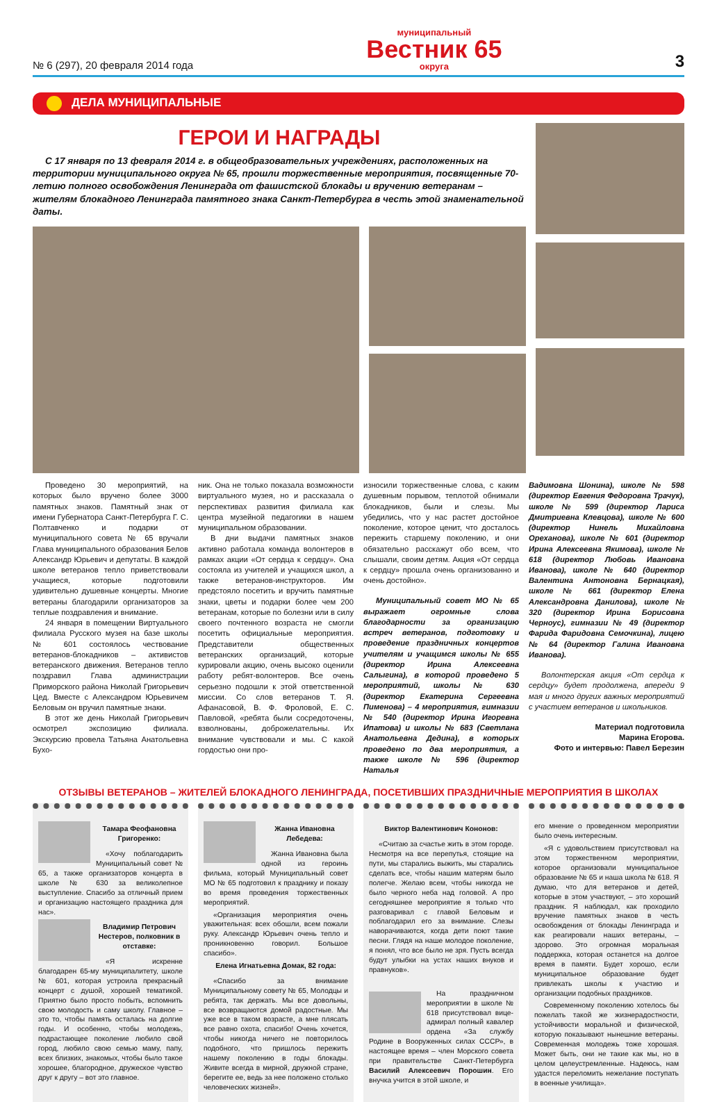№ 6 (297), 20 февраля 2014 года
муниципальный
Вестник 65
округа
3
ДЕЛА МУНИЦИПАЛЬНЫЕ
ГЕРОИ И НАГРАДЫ
С 17 января по 13 февраля 2014 г. в общеобразовательных учреждениях, расположенных на территории муниципального округа № 65, прошли торжественные мероприятия, посвященные 70-летию полного освобождения Ленинграда от фашистской блокады и вручению ветеранам – жителям блокадного Ленинграда памятного знака Санкт-Петербурга в честь этой знаменательной даты.
Проведено 30 мероприятий, на которых было вручено более 3000 памятных знаков. Памятный знак от имени Губернатора Санкт-Петербурга Г. С. Полтавченко и подарки от муниципального совета № 65 вручали Глава муниципального образования Белов Александр Юрьевич и депутаты. В каждой школе ветеранов тепло приветствовали учащиеся, которые подготовили удивительно душевные концерты. Многие ветераны благодарили организаторов за теплые поздравления и внимание.
24 января в помещении Виртуального филиала Русского музея на базе школы № 601 состоялось чествование ветеранов-блокадников – активистов ветеранского движения. Ветеранов тепло поздравил Глава администрации Приморского района Николай Григорьевич Цед. Вместе с Александром Юрьевичем Беловым он вручил памятные знаки.
В этот же день Николай Григорьевич осмотрел экспозицию филиала. Экскурсию провела Татьяна Анатольевна Бухо-
ник. Она не только показала возможности виртуального музея, но и рассказала о перспективах развития филиала как центра музейной педагогики в нашем муниципальном образовании.
В дни выдачи памятных знаков активно работала команда волонтеров в рамках акции «От сердца к сердцу». Она состояла из учителей и учащихся школ, а также ветеранов-инструкторов. Им предстояло посетить и вручить памятные знаки, цветы и подарки более чем 200 ветеранам, которые по болезни или в силу своего почтенного возраста не смогли посетить официальные мероприятия. Представители общественных ветеранских организаций, которые курировали акцию, очень высоко оценили работу ребят-волонтеров. Все очень серьезно подошли к этой ответственной миссии. Со слов ветеранов Т. Я. Афанасовой, В. Ф. Фроловой, Е. С. Павловой, «ребята были сосредоточены, взволнованы, доброжелательны. Их внимание чувствовали и мы. С какой гордостью они про-
износили торжественные слова, с каким душевным порывом, теплотой обнимали блокадников, были и слезы. Мы убедились, что у нас растет достойное поколение, которое ценит, что досталось пережить старшему поколению, и они обязательно расскажут обо всем, что слышали, своим детям. Акция «От сердца к сердцу» прошла очень организованно и очень достойно».
Муниципальный совет МО № 65 выражает огромные слова благодарности за организацию встреч ветеранов, подготовку и проведение праздничных концертов учителям и учащимся школы № 655 (директор Ирина Алексеевна Салыгина), в которой проведено 5 мероприятий, школы № 630 (директор Екатерина Сергеевна Пименова) – 4 мероприятия, гимназии № 540 (директор Ирина Игоревна Ипатова) и школы № 683 (Светлана Анатольевна Дедина), в которых проведено по два мероприятия, а также школе № 596 (директор Наталья
Вадимовна Шонина), школе № 598 (директор Евгения Федоровна Трачук), школе № 599 (директор Лариса Дмитриевна Клевцова), школе № 600 (директор Нинель Михайловна Ореханова), школе № 601 (директор Ирина Алексеевна Якимова), школе № 618 (директор Любовь Ивановна Иванова), школе № 640 (директор Валентина Антоновна Бернацкая), школе № 661 (директор Елена Александровна Данилова), школе № 320 (директор Ирина Борисовна Черноус), гимназии № 49 (директор Фарида Фаридовна Семочкина), лицею № 64 (директор Галина Ивановна Иванова).
Волонтерская акция «От сердца к сердцу» будет продолжена, впереди 9 мая и много других важных мероприятий с участием ветеранов и школьников.
Материал подготовила
Марина Егорова.
Фото и интервью: Павел Березин
ОТЗЫВЫ ВЕТЕРАНОВ – ЖИТЕЛЕЙ БЛОКАДНОГО ЛЕНИНГРАДА, ПОСЕТИВШИХ ПРАЗДНИЧНЫЕ МЕРОПРИЯТИЯ В ШКОЛАХ
Тамара Феофановна Григоренко:
«Хочу поблагодарить Муниципальный совет № 65, а также организаторов концерта в школе № 630 за великолепное выступление. Спасибо за отличный прием и организацию настоящего праздника для нас».
Владимир Петрович Нестеров, полковник в отставке:
«Я искренне благодарен 65-му муниципалитету, школе № 601, которая устроила прекрасный концерт с душой, хорошей тематикой. Приятно было просто побыть, вспомнить свою молодость и саму школу. Главное – это то, чтобы память осталась на долгие годы. И особенно, чтобы молодежь, подрастающее поколение любило свой город, любило свою семью маму, папу, всех близких, знакомых, чтобы было такое хорошее, благородное, дружеское чувство друг к другу – вот это главное.
Жанна Ивановна Лебедева:
Жанна Ивановна была одной из героинь фильма, который Муниципальный совет МО № 65 подготовил к празднику и показу во время проведения торжественных мероприятий.
«Организация мероприятия очень уважительная: всех обошли, всем пожали руку. Александр Юрьевич очень тепло и проникновенно говорил. Большое спасибо».
Елена Игнатьевна Домак, 82 года:
«Спасибо за внимание Муниципальному совету № 65, Молодцы и ребята, так держать. Мы все довольны, все возвращаются домой радостные. Мы уже все в таком возрасте, а мне плясать все равно охота, спасибо! Очень хочется, чтобы никогда ничего не повторилось подобного, что пришлось пережить нашему поколению в годы блокады. Живите всегда в мирной, дружной стране, берегите ее, ведь за нее положено столько человеческих жизней».
Виктор Валентинович Кононов:
«Считаю за счастье жить в этом городе. Несмотря на все перепутья, стоящие на пути, мы старались выжить, мы старались сделать все, чтобы нашим матерям было полегче. Желаю всем, чтобы никогда не было черного неба над головой. А про сегодняшнее мероприятие я только что разговаривал с главой Беловым и поблагодарил его за внимание. Слезы наворачиваются, когда дети поют такие песни. Глядя на наше молодое поколение, я понял, что все было не зря. Пусть всегда будут улыбки на устах наших внуков и правнуков».
На праздничном мероприятии в школе № 618 присутствовал вице-адмирал полный кавалер ордена «За службу Родине в Вооруженных силах СССР», в настоящее время – член Морского совета при правительстве Санкт-Петербурга Василий Алексеевич Порошин. Его внучка учится в этой школе, и
его мнение о проведенном мероприятии было очень интересным.
«Я с удовольствием присутствовал на этом торжественном мероприятии, которое организовали муниципальное образование № 65 и наша школа № 618. Я думаю, что для ветеранов и детей, которые в этом участвуют, – это хороший праздник. Я наблюдал, как проходило вручение памятных знаков в честь освобождения от блокады Ленинграда и как реагировали наших ветераны, – здорово. Это огромная моральная поддержка, которая останется на долгое время в памяти. Будет хорошо, если муниципальное образование будет привлекать школы к участию и организации подобных праздников.
Современному поколению хотелось бы пожелать такой же жизнерадостности, устойчивости моральной и физической, которую показывают нынешние ветераны. Современная молодежь тоже хорошая. Может быть, они не такие как мы, но в целом целеустремленные. Надеюсь, нам удастся переломить нежелание поступать в военные училища».